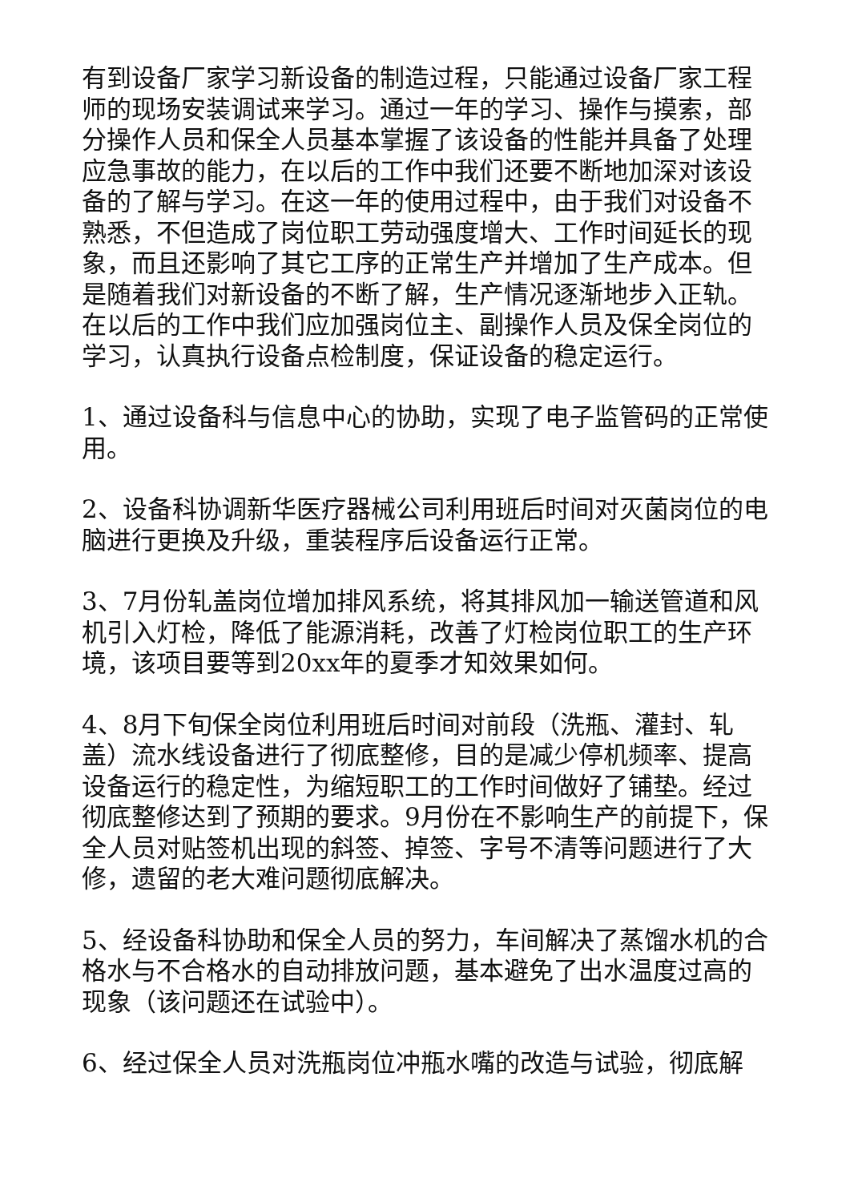有到设备厂家学习新设备的制造过程，只能通过设备厂家工程师的现场安装调试来学习。通过一年的学习、操作与摸索，部分操作人员和保全人员基本掌握了该设备的性能并具备了处理应急事故的能力，在以后的工作中我们还要不断地加深对该设备的了解与学习。在这一年的使用过程中，由于我们对设备不熟悉，不但造成了岗位职工劳动强度增大、工作时间延长的现象，而且还影响了其它工序的正常生产并增加了生产成本。但是随着我们对新设备的不断了解，生产情况逐渐地步入正轨。在以后的工作中我们应加强岗位主、副操作人员及保全岗位的学习，认真执行设备点检制度，保证设备的稳定运行。
1、通过设备科与信息中心的协助，实现了电子监管码的正常使用。
2、设备科协调新华医疗器械公司利用班后时间对灭菌岗位的电脑进行更换及升级，重装程序后设备运行正常。
3、7月份轧盖岗位增加排风系统，将其排风加一输送管道和风机引入灯检，降低了能源消耗，改善了灯检岗位职工的生产环境，该项目要等到20xx年的夏季才知效果如何。
4、8月下旬保全岗位利用班后时间对前段（洗瓶、灌封、轧盖）流水线设备进行了彻底整修，目的是减少停机频率、提高设备运行的稳定性，为缩短职工的工作时间做好了铺垫。经过彻底整修达到了预期的要求。9月份在不影响生产的前提下，保全人员对贴签机出现的斜签、掉签、字号不清等问题进行了大修，遗留的老大难问题彻底解决。
5、经设备科协助和保全人员的努力，车间解决了蒸馏水机的合格水与不合格水的自动排放问题，基本避免了出水温度过高的现象（该问题还在试验中）。
6、经过保全人员对洗瓶岗位冲瓶水嘴的改造与试验，彻底解